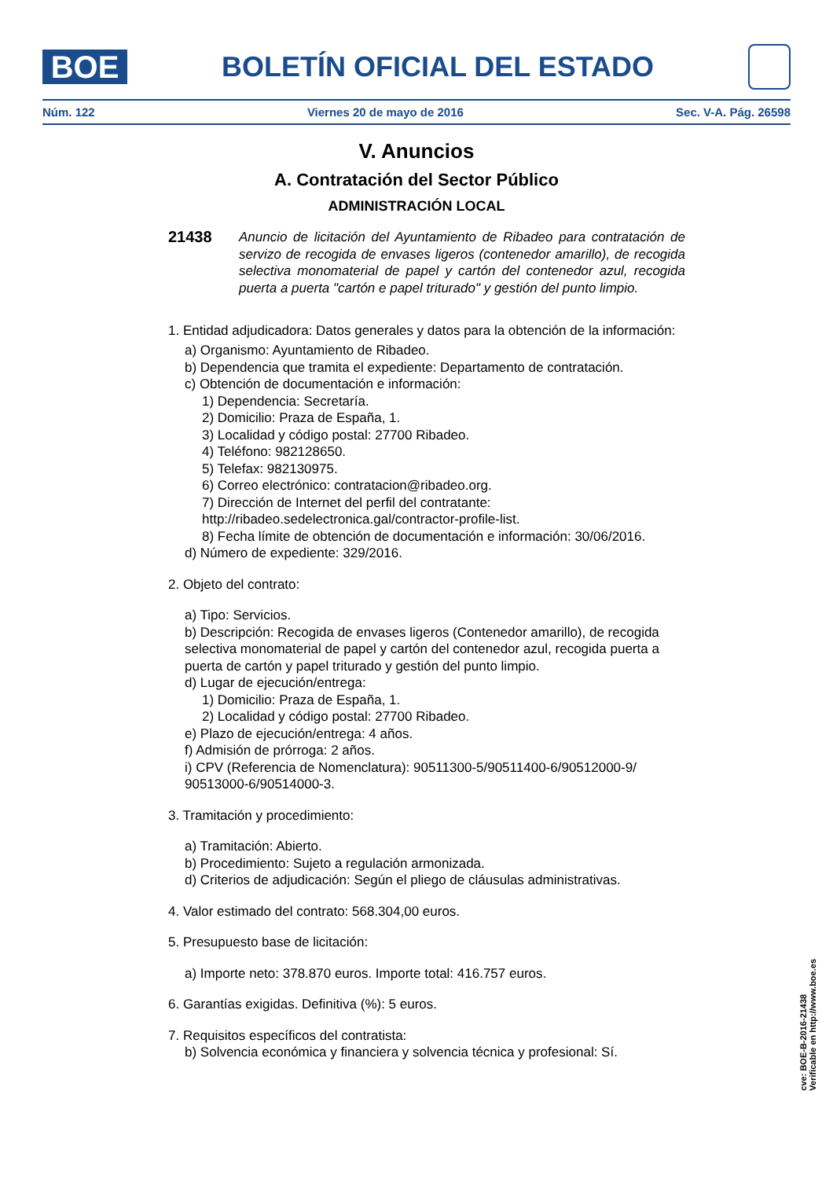BOE
BOLETÍN OFICIAL DEL ESTADO
Núm. 122 Viernes 20 de mayo de 2016 Sec. V-A. Pág. 26598
V. Anuncios
A. Contratación del Sector Público
ADMINISTRACIÓN LOCAL
21438 Anuncio de licitación del Ayuntamiento de Ribadeo para contratación de servizo de recogida de envases ligeros (contenedor amarillo), de recogida selectiva monomaterial de papel y cartón del contenedor azul, recogida puerta a puerta "cartón e papel triturado" y gestión del punto limpio.
1. Entidad adjudicadora: Datos generales y datos para la obtención de la información:
a) Organismo: Ayuntamiento de Ribadeo.
b) Dependencia que tramita el expediente: Departamento de contratación.
c) Obtención de documentación e información:
1) Dependencia: Secretaría.
2) Domicilio: Praza de España, 1.
3) Localidad y código postal: 27700 Ribadeo.
4) Teléfono: 982128650.
5) Telefax: 982130975.
6) Correo electrónico: contratacion@ribadeo.org.
7) Dirección de Internet del perfil del contratante: http://ribadeo.sedelectronica.gal/contractor-profile-list.
8) Fecha límite de obtención de documentación e información: 30/06/2016.
d) Número de expediente: 329/2016.
2. Objeto del contrato:
a) Tipo: Servicios.
b) Descripción: Recogida de envases ligeros (Contenedor amarillo), de recogida selectiva monomaterial de papel y cartón del contenedor azul, recogida puerta a puerta de cartón y papel triturado y gestión del punto limpio.
d) Lugar de ejecución/entrega:
1) Domicilio: Praza de España, 1.
2) Localidad y código postal: 27700 Ribadeo.
e) Plazo de ejecución/entrega: 4 años.
f) Admisión de prórroga: 2 años.
i) CPV (Referencia de Nomenclatura): 90511300-5/90511400-6/90512000-9/ 90513000-6/90514000-3.
3. Tramitación y procedimiento:
a) Tramitación: Abierto.
b) Procedimiento: Sujeto a regulación armonizada.
d) Criterios de adjudicación: Según el pliego de cláusulas administrativas.
4. Valor estimado del contrato: 568.304,00 euros.
5. Presupuesto base de licitación:
a) Importe neto: 378.870 euros. Importe total: 416.757 euros.
6. Garantías exigidas. Definitiva (%): 5 euros.
7. Requisitos específicos del contratista:
b) Solvencia económica y financiera y solvencia técnica y profesional: Sí.
cve: BOE-B-2016-21438
Verificable en http://www.boe.es